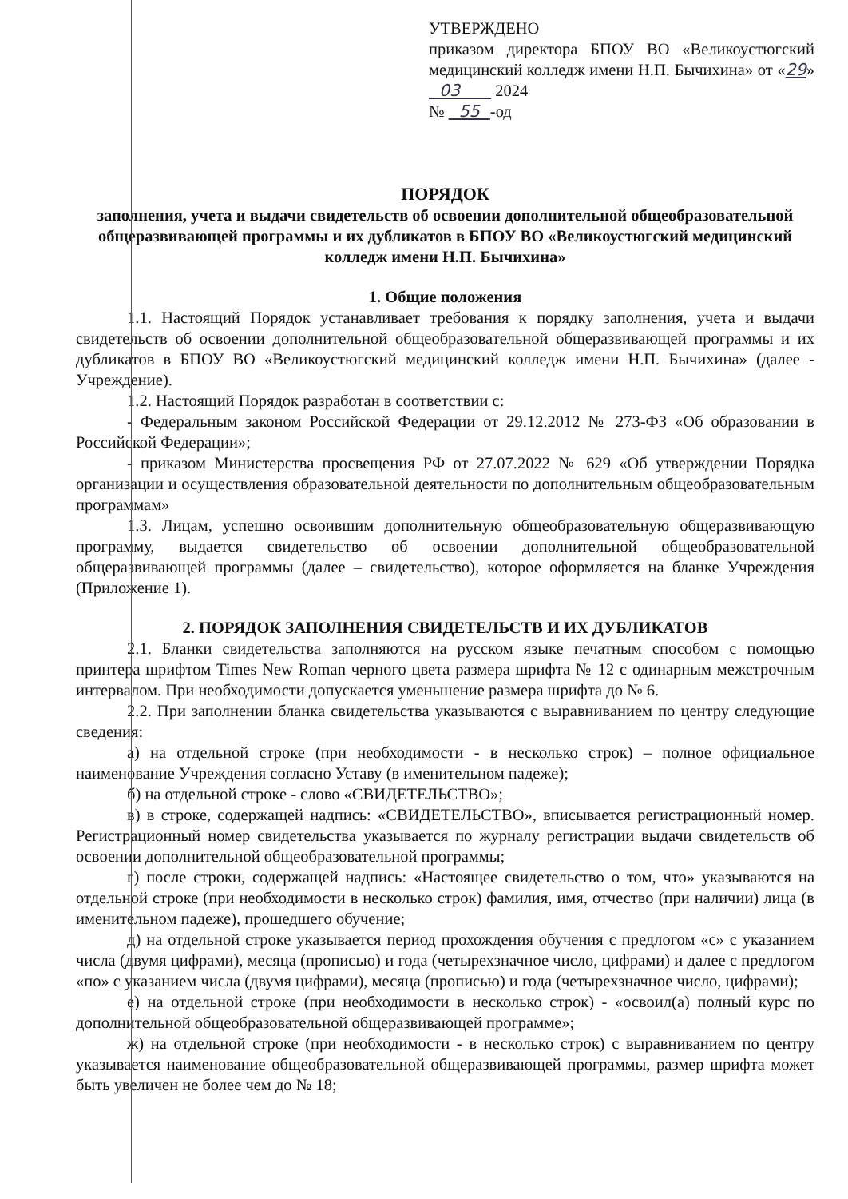УТВЕРЖДЕНО
приказом директора БПОУ ВО «Великоустюгский медицинский колледж имени Н.П. Бычихина» от «29» 03 2024
№ 55 -од
ПОРЯДОК
заполнения, учета и выдачи свидетельств об освоении дополнительной общеобразовательной общеразвивающей программы и их дубликатов в БПОУ ВО «Великоустюгский медицинский колледж имени Н.П. Бычихина»
1. Общие положения
1.1. Настоящий Порядок устанавливает требования к порядку заполнения, учета и выдачи свидетельств об освоении дополнительной общеобразовательной общеразвивающей программы и их дубликатов в БПОУ ВО «Великоустюгский медицинский колледж имени Н.П. Бычихина» (далее - Учреждение).
1.2. Настоящий Порядок разработан в соответствии с:
- Федеральным законом Российской Федерации от 29.12.2012 № 273-ФЗ «Об образовании в Российской Федерации»;
- приказом Министерства просвещения РФ от 27.07.2022 № 629 «Об утверждении Порядка организации и осуществления образовательной деятельности по дополнительным общеобразовательным программам»
1.3. Лицам, успешно освоившим дополнительную общеобразовательную общеразвивающую программу, выдается свидетельство об освоении дополнительной общеобразовательной общеразвивающей программы (далее – свидетельство), которое оформляется на бланке Учреждения (Приложение 1).
2. ПОРЯДОК ЗАПОЛНЕНИЯ СВИДЕТЕЛЬСТВ И ИХ ДУБЛИКАТОВ
2.1. Бланки свидетельства заполняются на русском языке печатным способом с помощью принтера шрифтом Times New Roman черного цвета размера шрифта № 12 с одинарным межстрочным интервалом. При необходимости допускается уменьшение размера шрифта до № 6.
2.2. При заполнении бланка свидетельства указываются с выравниванием по центру следующие сведения:
а) на отдельной строке (при необходимости - в несколько строк) – полное официальное наименование Учреждения согласно Уставу (в именительном падеже);
б) на отдельной строке - слово «СВИДЕТЕЛЬСТВО»;
в) в строке, содержащей надпись: «СВИДЕТЕЛЬСТВО», вписывается регистрационный номер. Регистрационный номер свидетельства указывается по журналу регистрации выдачи свидетельств об освоении дополнительной общеобразовательной программы;
г) после строки, содержащей надпись: «Настоящее свидетельство о том, что» указываются на отдельной строке (при необходимости в несколько строк) фамилия, имя, отчество (при наличии) лица (в именительном падеже), прошедшего обучение;
д) на отдельной строке указывается период прохождения обучения с предлогом «с» с указанием числа (двумя цифрами), месяца (прописью) и года (четырехзначное число, цифрами) и далее с предлогом «по» с указанием числа (двумя цифрами), месяца (прописью) и года (четырехзначное число, цифрами);
е) на отдельной строке (при необходимости в несколько строк) - «освоил(а) полный курс по дополнительной общеобразовательной общеразвивающей программе»;
ж) на отдельной строке (при необходимости - в несколько строк) с выравниванием по центру указывается наименование общеобразовательной общеразвивающей программы, размер шрифта может быть увеличен не более чем до № 18;